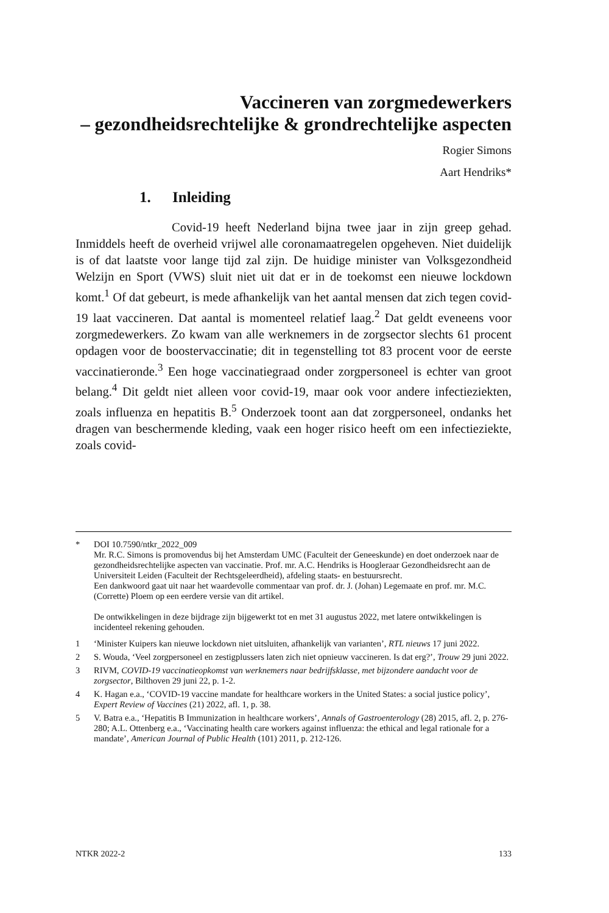Vaccineren van zorgmedewerkers
– gezondheidsrechtelijke & grondrechtelijke aspecten
Rogier Simons
Aart Hendriks*
1. Inleiding
Covid-19 heeft Nederland bijna twee jaar in zijn greep gehad. Inmiddels heeft de overheid vrijwel alle coronamaatregelen opgeheven. Niet duidelijk is of dat laatste voor lange tijd zal zijn. De huidige minister van Volksgezondheid Welzijn en Sport (VWS) sluit niet uit dat er in de toekomst een nieuwe lockdown komt.<sup>1</sup> Of dat gebeurt, is mede afhankelijk van het aantal mensen dat zich tegen covid-19 laat vaccineren. Dat aantal is momenteel relatief laag.<sup>2</sup> Dat geldt eveneens voor zorgmedewerkers. Zo kwam van alle werknemers in de zorgsector slechts 61 procent opdagen voor de boostervaccinatie; dit in tegenstelling tot 83 procent voor de eerste vaccinatieronde.<sup>3</sup> Een hoge vaccinatiegraad onder zorgpersoneel is echter van groot belang.<sup>4</sup> Dit geldt niet alleen voor covid-19, maar ook voor andere infectieziekten, zoals influenza en hepatitis B.<sup>5</sup> Onderzoek toont aan dat zorgpersoneel, ondanks het dragen van beschermende kleding, vaak een hoger risico heeft om een infectieziekte, zoals covid-
* DOI 10.7590/ntkr_2022_009
Mr. R.C. Simons is promovendus bij het Amsterdam UMC (Faculteit der Geneeskunde) en doet onderzoek naar de gezondheidsrechtelijke aspecten van vaccinatie. Prof. mr. A.C. Hendriks is Hoogleraar Gezondheidsrecht aan de Universiteit Leiden (Faculteit der Rechtsgeleerdheid), afdeling staats- en bestuursrecht.
Een dankwoord gaat uit naar het waardevolle commentaar van prof. dr. J. (Johan) Legemaate en prof. mr. M.C. (Corrette) Ploem op een eerdere versie van dit artikel.
De ontwikkelingen in deze bijdrage zijn bijgewerkt tot en met 31 augustus 2022, met latere ontwikkelingen is incidenteel rekening gehouden.
1 ‘Minister Kuipers kan nieuwe lockdown niet uitsluiten, afhankelijk van varianten’, RTL nieuws 17 juni 2022.
2 S. Wouda, ‘Veel zorgpersoneel en zestigplussers laten zich niet opnieuw vaccineren. Is dat erg?’, Trouw 29 juni 2022.
3 RIVM, COVID-19 vaccinatieopkomst van werknemers naar bedrijfsklasse, met bijzondere aandacht voor de zorgsector, Bilthoven 29 juni 22, p. 1-2.
4 K. Hagan e.a., ‘COVID-19 vaccine mandate for healthcare workers in the United States: a social justice policy’, Expert Review of Vaccines (21) 2022, afl. 1, p. 38.
5 V. Batra e.a., ‘Hepatitis B Immunization in healthcare workers’, Annals of Gastroenterology (28) 2015, afl. 2, p. 276-280; A.L. Ottenberg e.a., ‘Vaccinating health care workers against influenza: the ethical and legal rationale for a mandate’, American Journal of Public Health (101) 2011, p. 212-126.
NTKR 2022-2 133